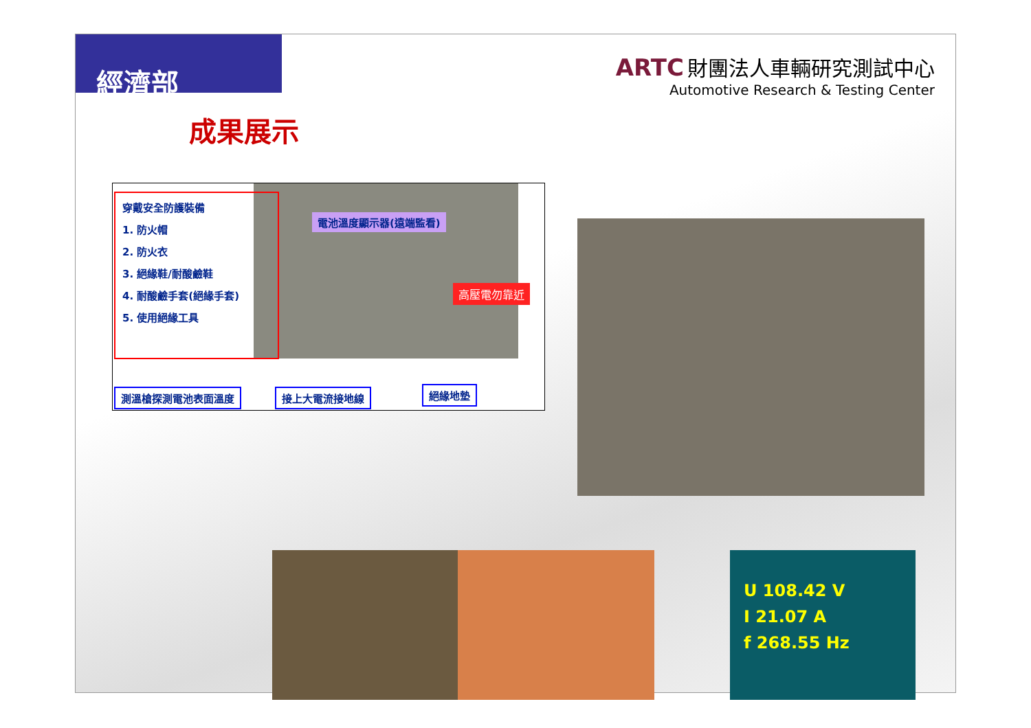經濟部
ARTC 財團法人車輛研究測試中心
Automotive Research & Testing Center
成果展示
穿戴安全防護裝備
1. 防火帽
2. 防火衣
3. 絕緣鞋/耐酸鹼鞋
4. 耐酸鹼手套(絕緣手套)
5. 使用絕緣工具
電池溫度顯示器(遠端監看)
高壓電勿靠近
測溫槍探測電池表面溫度 接上大電流接地線 絕緣地墊
U 108.42 V
I 21.07 A
f 268.55 Hz